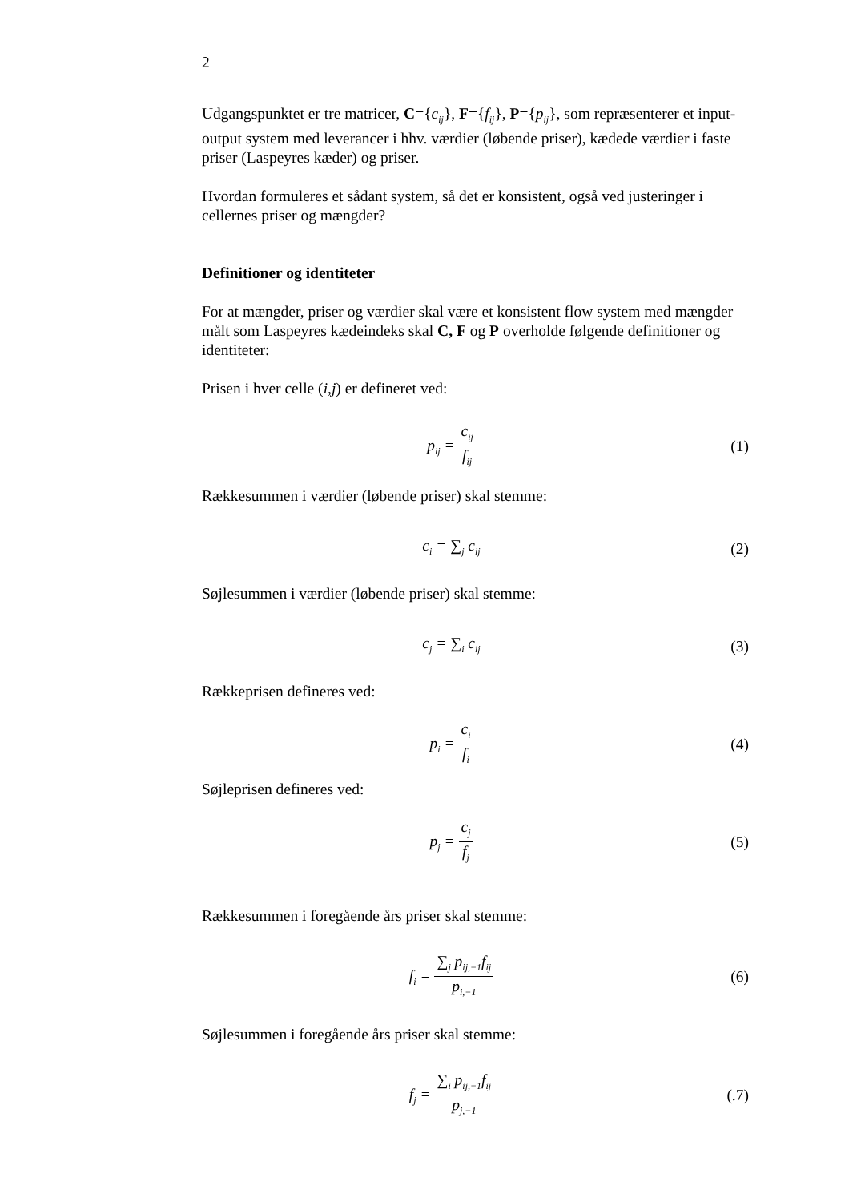2
Udgangspunktet er tre matricer, C={c<sub>ij</sub>}, F={f<sub>ij</sub>}, P={p<sub>ij</sub>}, som repræsenterer et input-output system med leverancer i hhv. værdier (løbende priser), kædede værdier i faste priser (Laspeyres kæder) og priser.
Hvordan formuleres et sådant system, så det er konsistent, også ved justeringer i cellernes priser og mængder?
Definitioner og identiteter
For at mængder, priser og værdier skal være et konsistent flow system med mængder målt som Laspeyres kædeindeks skal C, F og P overholde følgende definitioner og identiteter:
Prisen i hver celle (i,j) er defineret ved:
p<sub>ij</sub> = c<sub>ij</sub> f<sub>ij</sub>
(1)
Rækkesummen i værdier (løbende priser) skal stemme:
c<sub>i</sub> = ∑<sub>j</sub> c<sub>ij</sub>
(2)
Søjlesummen i værdier (løbende priser) skal stemme:
c<sub>j</sub> = ∑<sub>i</sub> c<sub>ij</sub>
(3)
Rækkeprisen defineres ved:
p<sub>i</sub> = c<sub>i</sub> f<sub>i</sub>
(4)
Søjleprisen defineres ved:
p<sub>j</sub> = c<sub>j</sub> f<sub>j</sub>
(5)
Rækkesummen i foregående års priser skal stemme:
f<sub>i</sub> = ∑<sub>j</sub> p<sub>ij,−1</sub>f<sub>ij</sub> p<sub>i,−1</sub>
(6)
Søjlesummen i foregående års priser skal stemme:
f<sub>j</sub> = ∑<sub>i</sub> p<sub>ij,−1</sub>f<sub>ij</sub> p<sub>j,−1</sub>
(.7)